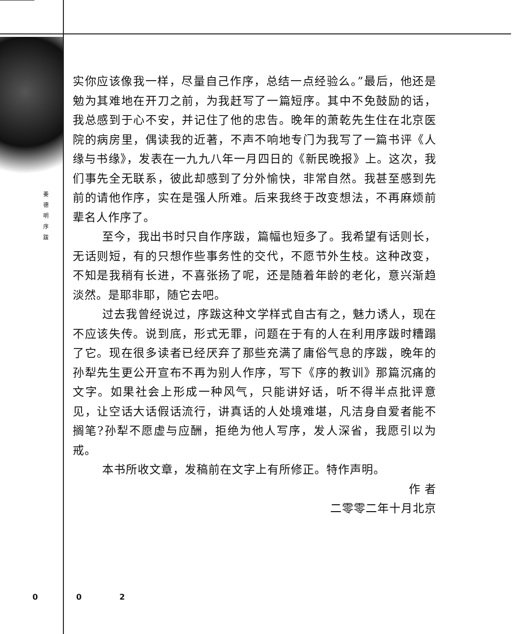姜 德 明 序 跋
实你应该像我一样，尽量自己作序，总结一点经验么。”最后，他还是勉为其难地在开刀之前，为我赶写了一篇短序。其中不免鼓励的话，我总感到于心不安，并记住了他的忠告。晚年的萧乾先生住在北京医院的病房里，偶读我的近著，不声不响地专门为我写了一篇书评《人缘与书缘》，发表在一九九八年一月四日的《新民晚报》上。这次，我们事先全无联系，彼此却感到了分外愉快，非常自然。我甚至感到先前的请他作序，实在是强人所难。后来我终于改变想法，不再麻烦前辈名人作序了。
至今，我出书时只自作序跋，篇幅也短多了。我希望有话则长，无话则短，有的只想作些事务性的交代，不愿节外生枝。这种改变，不知是我稍有长进，不喜张扬了呢，还是随着年龄的老化，意兴渐趋淡然。是耶非耶，随它去吧。
过去我曾经说过，序跋这种文学样式自古有之，魅力诱人，现在不应该失传。说到底，形式无罪，问题在于有的人在利用序跋时糟蹋了它。现在很多读者已经厌弃了那些充满了庸俗气息的序跋，晚年的孙犁先生更公开宣布不再为别人作序，写下《序的教训》那篇沉痛的文字。如果社会上形成一种风气，只能讲好话，听不得半点批评意见，让空话大话假话流行，讲真话的人处境难堪，凡洁身自爱者能不搁笔?孙犁不愿虚与应酬，拒绝为他人写序，发人深省，我愿引以为戒。
本书所收文章，发稿前在文字上有所修正。特作声明。
作 者
二零零二年十月北京
0 0 2